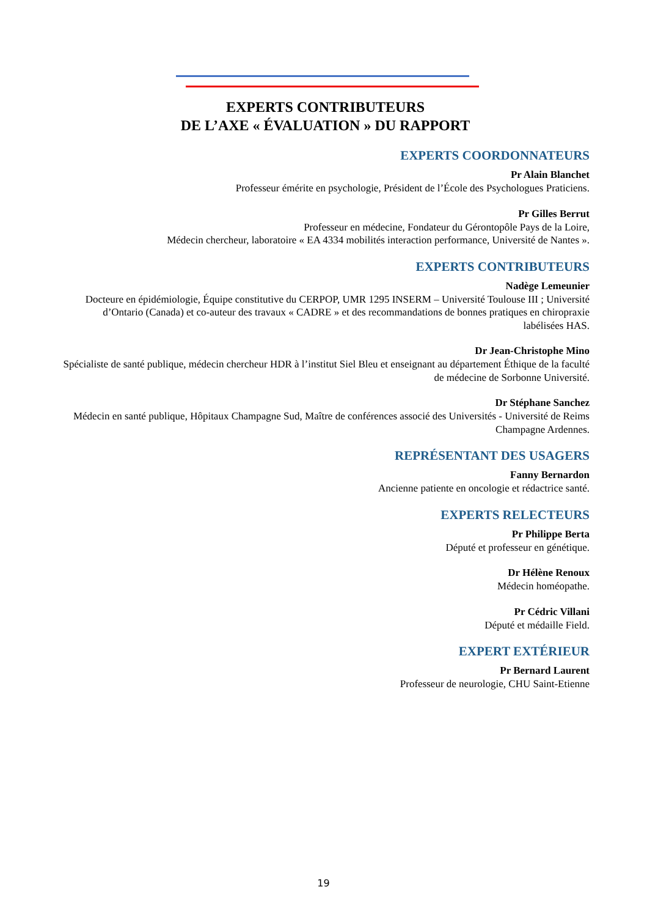EXPERTS CONTRIBUTEURS
DE L’AXE « ÉVALUATION » DU RAPPORT
EXPERTS COORDONNATEURS
Pr Alain Blanchet
Professeur émérite en psychologie, Président de l’École des Psychologues Praticiens.
Pr Gilles Berrut
Professeur en médecine, Fondateur du Gérontopôle Pays de la Loire,
Médecin chercheur, laboratoire « EA 4334 mobilités interaction performance, Université de Nantes ».
EXPERTS CONTRIBUTEURS
Nadège Lemeunier
Docteure en épidémiologie, Équipe constitutive du CERPOP, UMR 1295 INSERM – Université Toulouse III ; Université d’Ontario (Canada) et co-auteur des travaux « CADRE » et des recommandations de bonnes pratiques en chiropraxie labélisées HAS.
Dr Jean-Christophe Mino
Spécialiste de santé publique, médecin chercheur HDR à l’institut Siel Bleu et enseignant au département Éthique de la faculté de médecine de Sorbonne Université.
Dr Stéphane Sanchez
Médecin en santé publique, Hôpitaux Champagne Sud, Maître de conférences associé des Universités - Université de Reims Champagne Ardennes.
REPRÉSENTANT DES USAGERS
Fanny Bernardon
Ancienne patiente en oncologie et rédactrice santé.
EXPERTS RELECTEURS
Pr Philippe Berta
Député et professeur en génétique.
Dr Hélène Renoux
Médecin homéopathe.
Pr Cédric Villani
Député et médaille Field.
EXPERT EXTÉRIEUR
Pr Bernard Laurent
Professeur de neurologie, CHU Saint-Etienne
19